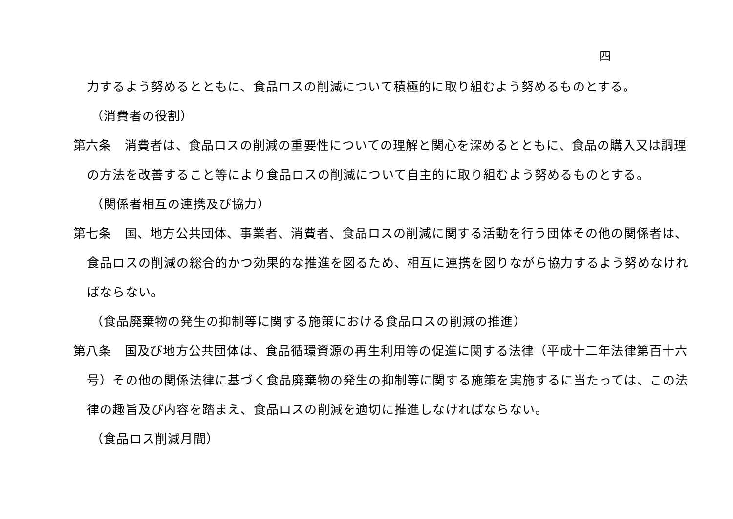四
力するよう努めるとともに、食品ロスの削減について積極的に取り組むよう努めるものとする。
（消費者の役割）
第六条　消費者は、食品ロスの削減の重要性についての理解と関心を深めるとともに、食品の購入又は調理
の方法を改善すること等により食品ロスの削減について自主的に取り組むよう努めるものとする。
（関係者相互の連携及び協力）
第七条　国、地方公共団体、事業者、消費者、食品ロスの削減に関する活動を行う団体その他の関係者は、
食品ロスの削減の総合的かつ効果的な推進を図るため、相互に連携を図りながら協力するよう努めなけれ
ばならない。
（食品廃棄物の発生の抑制等に関する施策における食品ロスの削減の推進）
第八条　国及び地方公共団体は、食品循環資源の再生利用等の促進に関する法律（平成十二年法律第百十六
号）その他の関係法律に基づく食品廃棄物の発生の抑制等に関する施策を実施するに当たっては、この法
律の趣旨及び内容を踏まえ、食品ロスの削減を適切に推進しなければならない。
（食品ロス削減月間）